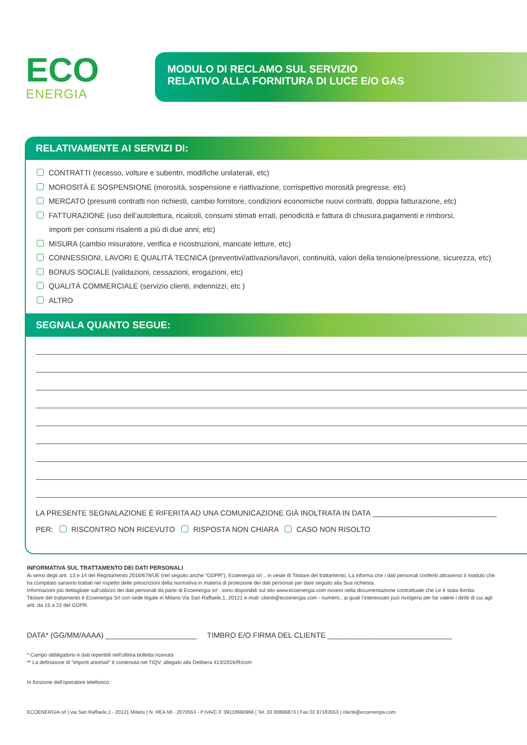ECO
ENERGIA
MODULO DI RECLAMO SUL SERVIZIO
RELATIVO ALLA FORNITURA DI LUCE E/O GAS
RELATIVAMENTE AI SERVIZI DI:
CONTRATTI (recesso, volture e subentri, modifiche unilaterali, etc)
MOROSITÀ E SOSPENSIONE (morosità, sospensione e riattivazione, corrispettivo morosità pregresse, etc)
MERCATO (presunti contratti non richiesti, cambio fornitore, condizioni economiche nuovi contratti, doppia fatturazione, etc)
FATTURAZIONE (uso dell’autolettura, ricalcoli, consumi stimati errati, periodicità e fattura di chiusura,pagamenti e rimborsi,
importi per consumi risalenti a più di due anni, etc)
MISURA (cambio misuratore, verifica e ricostruzioni, mancate letture, etc)
CONNESSIONI, LAVORI E QUALITÀ TECNICA (preventivi/attivazioni/lavori, continuità, valori della tensione/pressione, sicurezza, etc)
BONUS SOCIALE (validazioni, cessazioni, erogazioni, etc)
QUALITÀ COMMERCIALE (servizio clienti, indennizzi, etc )
ALTRO
SEGNALA QUANTO SEGUE:
LA PRESENTE SEGNALAZIONE È RIFERITA AD UNA COMUNICAZIONE GIÀ INOLTRATA IN DATA ______________________________
PER: RISCONTRO NON RICEVUTO RISPOSTA NON CHIARA CASO NON RISOLTO
INFORMATIVA SUL TRATTAMENTO DEI DATI PERSONALI
Ai sensi degli artt. 13 e 14 del Regolamento 2016/679/UE (nel seguito anche “GDPR”), Ecoenergia srl ., in veste di Titolare del trattamento, La informa che i dati personali conferiti attraverso il modulo che ha compilato saranno trattati nel rispetto delle prescrizioni della normativa in materia di protezione dei dati personali per dare seguito alla Sua richiesta.
Informazioni più dettagliate sull’utilizzo dei dati personali da parte di Ecoenergia srl . sono disponibili sul sito www.ecoenergia.com ovvero nella documentazione contrattuale che Le è stata fornita.
Titolare del trattamento è Ecoenergia Srl con sede legale in Milano Via San Raffaele,1, 20121 e-mail: clienti@ecoenergia.com - numero:, ai quali l’interessato può rivolgersi per far valere i diritti di cui agli artt. da 15 a 22 del GDPR.
DATA* (GG/MM/AAAA) ______________________ TIMBRO E/O FIRMA DEL CLIENTE ______________________________
* Campo obbligatorio e dati reperibili nell’ultima bolletta ricevuta
** La definizione di “importi anomali” è contenuta nel TIQV, allegato alla Delibera 413/2016/R/com
In funzione dell’operatore telefonico
ECOENERGIA srl | via San Raffaele,1 - 20121 Milano | N. REA MI - 2070553 - P.IVA/C.F. 09118690966 | Tel. 02 80886873 | Fax 02 87183553 | clienti@ecoenergia.com